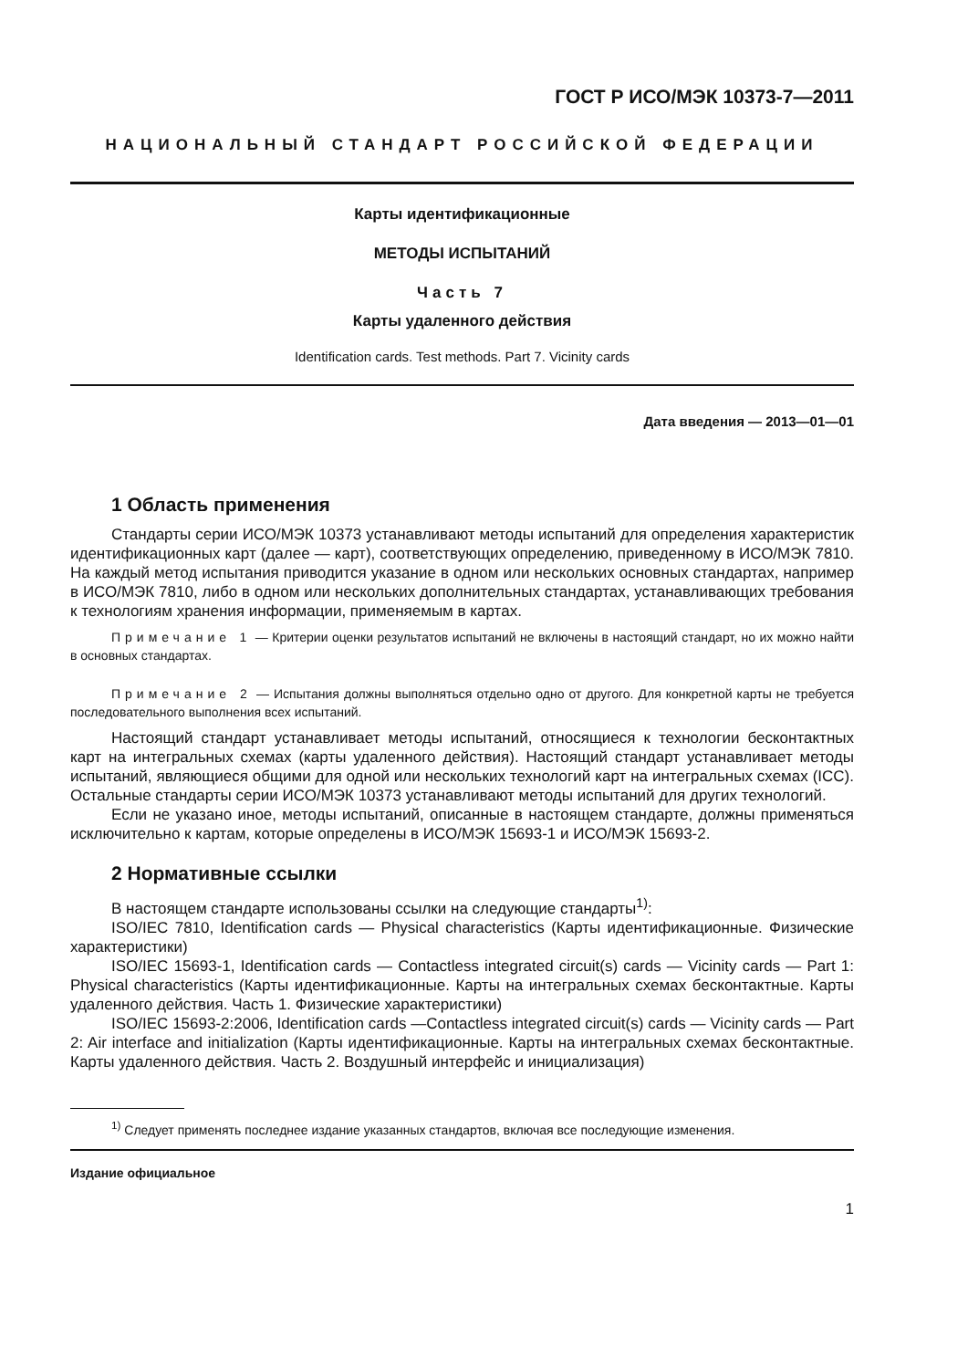ГОСТ Р ИСО/МЭК 10373-7—2011
НАЦИОНАЛЬНЫЙ СТАНДАРТ РОССИЙСКОЙ ФЕДЕРАЦИИ
Карты идентификационные
МЕТОДЫ ИСПЫТАНИЙ
Часть 7
Карты удаленного действия
Identification cards. Test methods. Part 7. Vicinity cards
Дата введения — 2013—01—01
1 Область применения
Стандарты серии ИСО/МЭК 10373 устанавливают методы испытаний для определения характеристик идентификационных карт (далее — карт), соответствующих определению, приведенному в ИСО/МЭК 7810. На каждый метод испытания приводится указание в одном или нескольких основных стандартах, например в ИСО/МЭК 7810, либо в одном или нескольких дополнительных стандартах, устанавливающих требования к технологиям хранения информации, применяемым в картах.
Примечание 1 — Критерии оценки результатов испытаний не включены в настоящий стандарт, но их можно найти в основных стандартах.
Примечание 2 — Испытания должны выполняться отдельно одно от другого. Для конкретной карты не требуется последовательного выполнения всех испытаний.
Настоящий стандарт устанавливает методы испытаний, относящиеся к технологии бесконтактных карт на интегральных схемах (карты удаленного действия). Настоящий стандарт устанавливает методы испытаний, являющиеся общими для одной или нескольких технологий карт на интегральных схемах (ICC). Остальные стандарты серии ИСО/МЭК 10373 устанавливают методы испытаний для других технологий.
Если не указано иное, методы испытаний, описанные в настоящем стандарте, должны применяться исключительно к картам, которые определены в ИСО/МЭК 15693-1 и ИСО/МЭК 15693-2.
2 Нормативные ссылки
В настоящем стандарте использованы ссылки на следующие стандарты<sup>1)</sup>:
ISO/IEC 7810, Identification cards — Physical characteristics (Карты идентификационные. Физические характеристики)
ISO/IEC 15693-1, Identification cards — Contactless integrated circuit(s) cards — Vicinity cards — Part 1: Physical characteristics (Карты идентификационные. Карты на интегральных схемах бесконтактные. Карты удаленного действия. Часть 1. Физические характеристики)
ISO/IEC 15693-2:2006, Identification cards —Contactless integrated circuit(s) cards — Vicinity cards — Part 2: Air interface and initialization (Карты идентификационные. Карты на интегральных схемах бесконтактные. Карты удаленного действия. Часть 2. Воздушный интерфейс и инициализация)
<sup>1)</sup> Следует применять последнее издание указанных стандартов, включая все последующие изменения.
Издание официальное
1